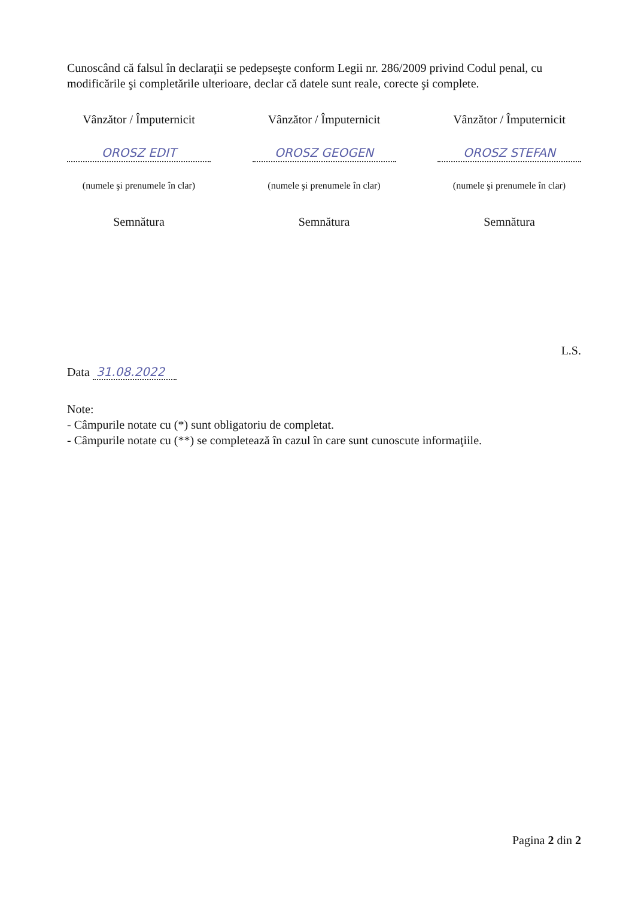Cunoscând că falsul în declaraţii se pedepseşte conform Legii nr. 286/2009 privind Codul penal, cu modificările şi completările ulterioare, declar că datele sunt reale, corecte şi complete.
Vânzător / Împuternicit
OROSZ EDIT
(numele şi prenumele în clar)
Semnătura
Vânzător / Împuternicit
OROSZ GEOGEN
(numele şi prenumele în clar)
Semnătura
Vânzător / Împuternicit
OROSZ STEFAN
(numele şi prenumele în clar)
Semnătura
L.S.
Data 31.08.2022
Note:
- Câmpurile notate cu (*) sunt obligatoriu de completat.
- Câmpurile notate cu (**) se completează în cazul în care sunt cunoscute informaţiile.
Pagina 2 din 2